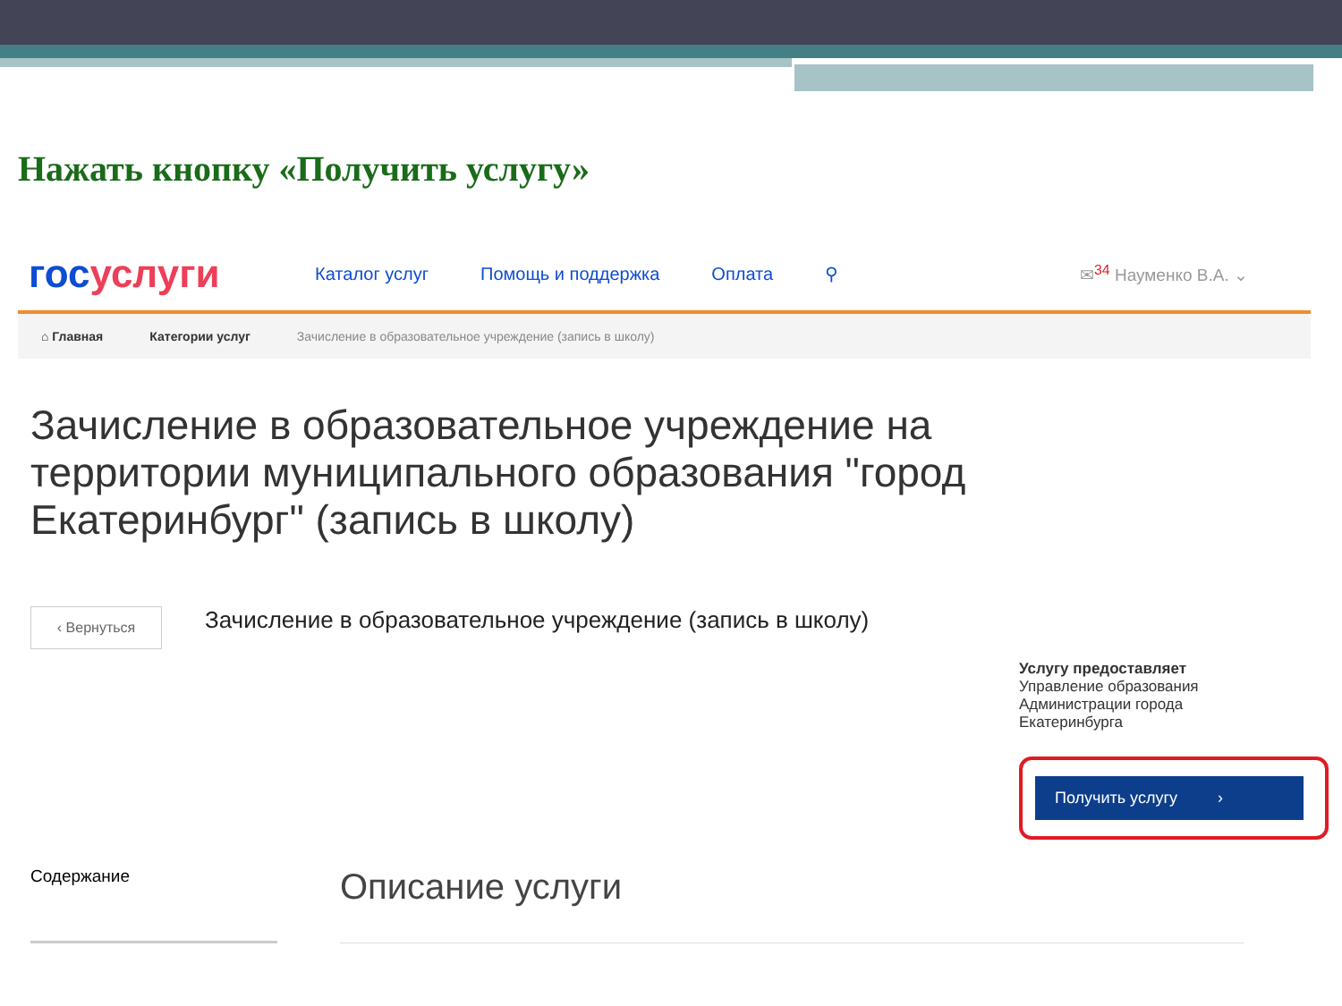Нажать кнопку «Получить услугу»
госуслуги
Каталог услуг Помощь и поддержка Оплата ⚲ ✉<sup>34</sup> Науменко В.А. ⌄
⌂ Главная Категории услуг Зачисление в образовательное учреждение (запись в школу)
Зачисление в образовательное учреждение на территории муниципального образования "город Екатеринбург" (запись в школу)
‹ Вернуться
Зачисление в образовательное учреждение (запись в школу)
Услугу предоставляет
Управление образования Администрации города Екатеринбурга
Получить услугу ›
Содержание
Описание услуги